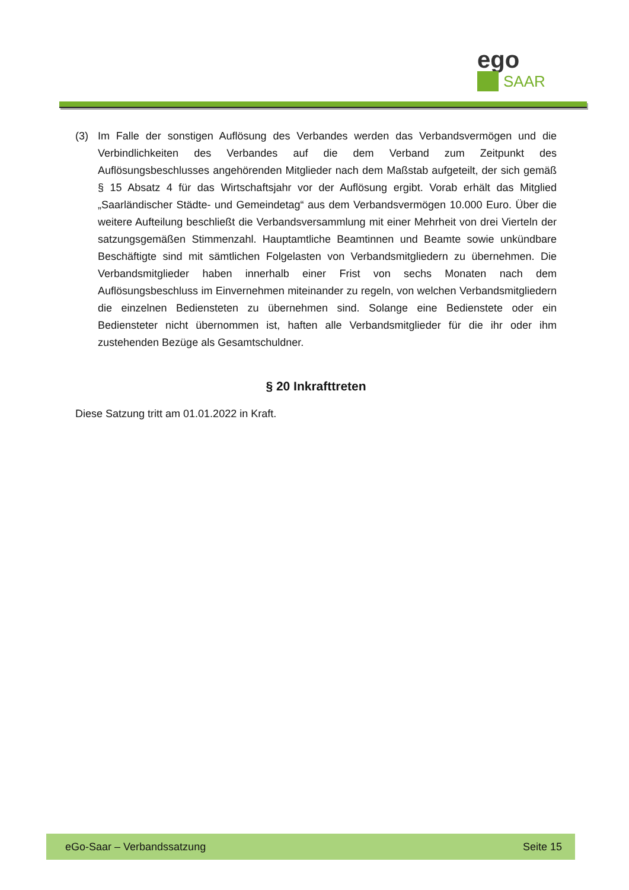ego
SAAR
(3) Im Falle der sonstigen Auflösung des Verbandes werden das Verbandsvermögen und die Verbindlichkeiten des Verbandes auf die dem Verband zum Zeitpunkt des Auflösungsbeschlusses angehörenden Mitglieder nach dem Maßstab aufgeteilt, der sich gemäß § 15 Absatz 4 für das Wirtschaftsjahr vor der Auflösung ergibt. Vorab erhält das Mitglied „Saarländischer Städte- und Gemeindetag“ aus dem Verbandsvermögen 10.000 Euro. Über die weitere Aufteilung beschließt die Verbandsversammlung mit einer Mehrheit von drei Vierteln der satzungsgemäßen Stimmenzahl. Hauptamtliche Beamtinnen und Beamte sowie unkündbare Beschäftigte sind mit sämtlichen Folgelasten von Verbandsmitgliedern zu übernehmen. Die Verbandsmitglieder haben innerhalb einer Frist von sechs Monaten nach dem Auflösungsbeschluss im Einvernehmen miteinander zu regeln, von welchen Verbandsmitgliedern die einzelnen Bediensteten zu übernehmen sind. Solange eine Bedienstete oder ein Bediensteter nicht übernommen ist, haften alle Verbandsmitglieder für die ihr oder ihm zustehenden Bezüge als Gesamtschuldner.
§ 20 Inkrafttreten
Diese Satzung tritt am 01.01.2022 in Kraft.
eGo-Saar – Verbandssatzung Seite 15